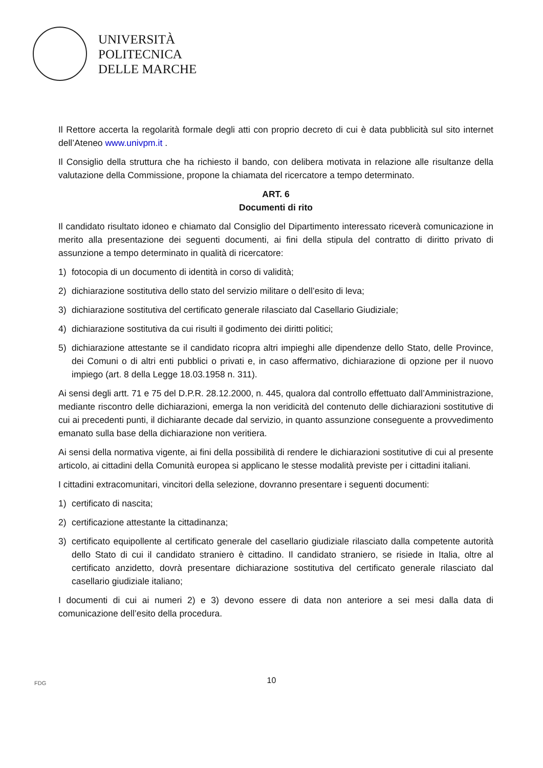UNIVERSITÀ
POLITECNICA
DELLE MARCHE
Il Rettore accerta la regolarità formale degli atti con proprio decreto di cui è data pubblicità sul sito internet dell’Ateneo www.univpm.it .
Il Consiglio della struttura che ha richiesto il bando, con delibera motivata in relazione alle risultanze della valutazione della Commissione, propone la chiamata del ricercatore a tempo determinato.
ART. 6
Documenti di rito
Il candidato risultato idoneo e chiamato dal Consiglio del Dipartimento interessato riceverà comunicazione in merito alla presentazione dei seguenti documenti, ai fini della stipula del contratto di diritto privato di assunzione a tempo determinato in qualità di ricercatore:
1) fotocopia di un documento di identità in corso di validità;
2) dichiarazione sostitutiva dello stato del servizio militare o dell’esito di leva;
3) dichiarazione sostitutiva del certificato generale rilasciato dal Casellario Giudiziale;
4) dichiarazione sostitutiva da cui risulti il godimento dei diritti politici;
5) dichiarazione attestante se il candidato ricopra altri impieghi alle dipendenze dello Stato, delle Province, dei Comuni o di altri enti pubblici o privati e, in caso affermativo, dichiarazione di opzione per il nuovo impiego (art. 8 della Legge 18.03.1958 n. 311).
Ai sensi degli artt. 71 e 75 del D.P.R. 28.12.2000, n. 445, qualora dal controllo effettuato dall’Amministrazione, mediante riscontro delle dichiarazioni, emerga la non veridicità del contenuto delle dichiarazioni sostitutive di cui ai precedenti punti, il dichiarante decade dal servizio, in quanto assunzione conseguente a provvedimento emanato sulla base della dichiarazione non veritiera.
Ai sensi della normativa vigente, ai fini della possibilità di rendere le dichiarazioni sostitutive di cui al presente articolo, ai cittadini della Comunità europea si applicano le stesse modalità previste per i cittadini italiani.
I cittadini extracomunitari, vincitori della selezione, dovranno presentare i seguenti documenti:
1) certificato di nascita;
2) certificazione attestante la cittadinanza;
3) certificato equipollente al certificato generale del casellario giudiziale rilasciato dalla competente autorità dello Stato di cui il candidato straniero è cittadino. Il candidato straniero, se risiede in Italia, oltre al certificato anzidetto, dovrà presentare dichiarazione sostitutiva del certificato generale rilasciato dal casellario giudiziale italiano;
I documenti di cui ai numeri 2) e 3) devono essere di data non anteriore a sei mesi dalla data di comunicazione dell’esito della procedura.
FDG
10